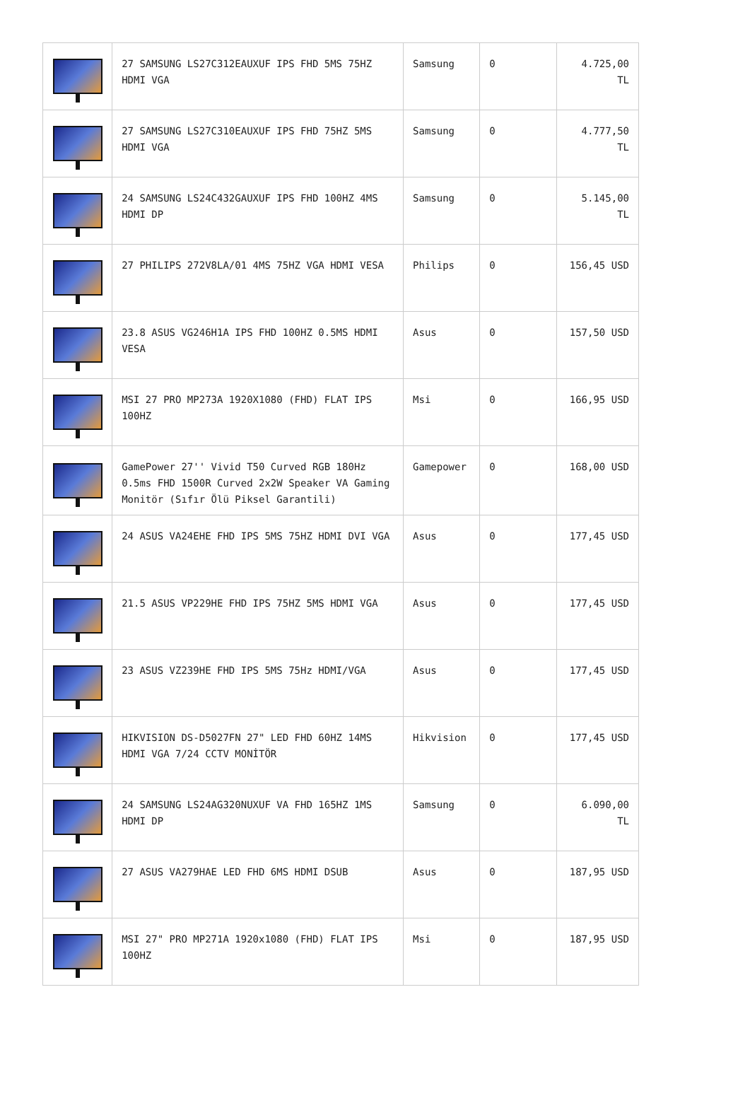| | 27 SAMSUNG LS27C312EAUXUF IPS FHD 5MS 75HZ HDMI VGA | Samsung | 0 | 4.725,00 TL |
| | 27 SAMSUNG LS27C310EAUXUF IPS FHD 75HZ 5MS HDMI VGA | Samsung | 0 | 4.777,50 TL |
| | 24 SAMSUNG LS24C432GAUXUF IPS FHD 100HZ 4MS HDMI DP | Samsung | 0 | 5.145,00 TL |
| | 27 PHILIPS 272V8LA/01 4MS 75HZ VGA HDMI VESA | Philips | 0 | 156,45 USD |
| | 23.8 ASUS VG246H1A IPS FHD 100HZ 0.5MS HDMI VESA | Asus | 0 | 157,50 USD |
| | MSI 27 PRO MP273A 1920X1080 (FHD) FLAT IPS 100HZ | Msi | 0 | 166,95 USD |
| | GamePower 27'' Vivid T50 Curved RGB 180Hz 0.5ms FHD 1500R Curved 2x2W Speaker VA Gaming Monitör (Sıfır Ölü Piksel Garantili) | Gamepower | 0 | 168,00 USD |
| | 24 ASUS VA24EHE FHD IPS 5MS 75HZ HDMI DVI VGA | Asus | 0 | 177,45 USD |
| | 21.5 ASUS VP229HE FHD IPS 75HZ 5MS HDMI VGA | Asus | 0 | 177,45 USD |
| | 23 ASUS VZ239HE FHD IPS 5MS 75Hz HDMI/VGA | Asus | 0 | 177,45 USD |
| | HIKVISION DS-D5027FN 27" LED FHD 60HZ 14MS HDMI VGA 7/24 CCTV MONİTÖR | Hikvision | 0 | 177,45 USD |
| | 24 SAMSUNG LS24AG320NUXUF VA FHD 165HZ 1MS HDMI DP | Samsung | 0 | 6.090,00 TL |
| | 27 ASUS VA279HAE LED FHD 6MS HDMI DSUB | Asus | 0 | 187,95 USD |
| | MSI 27" PRO MP271A 1920x1080 (FHD) FLAT IPS 100HZ | Msi | 0 | 187,95 USD |